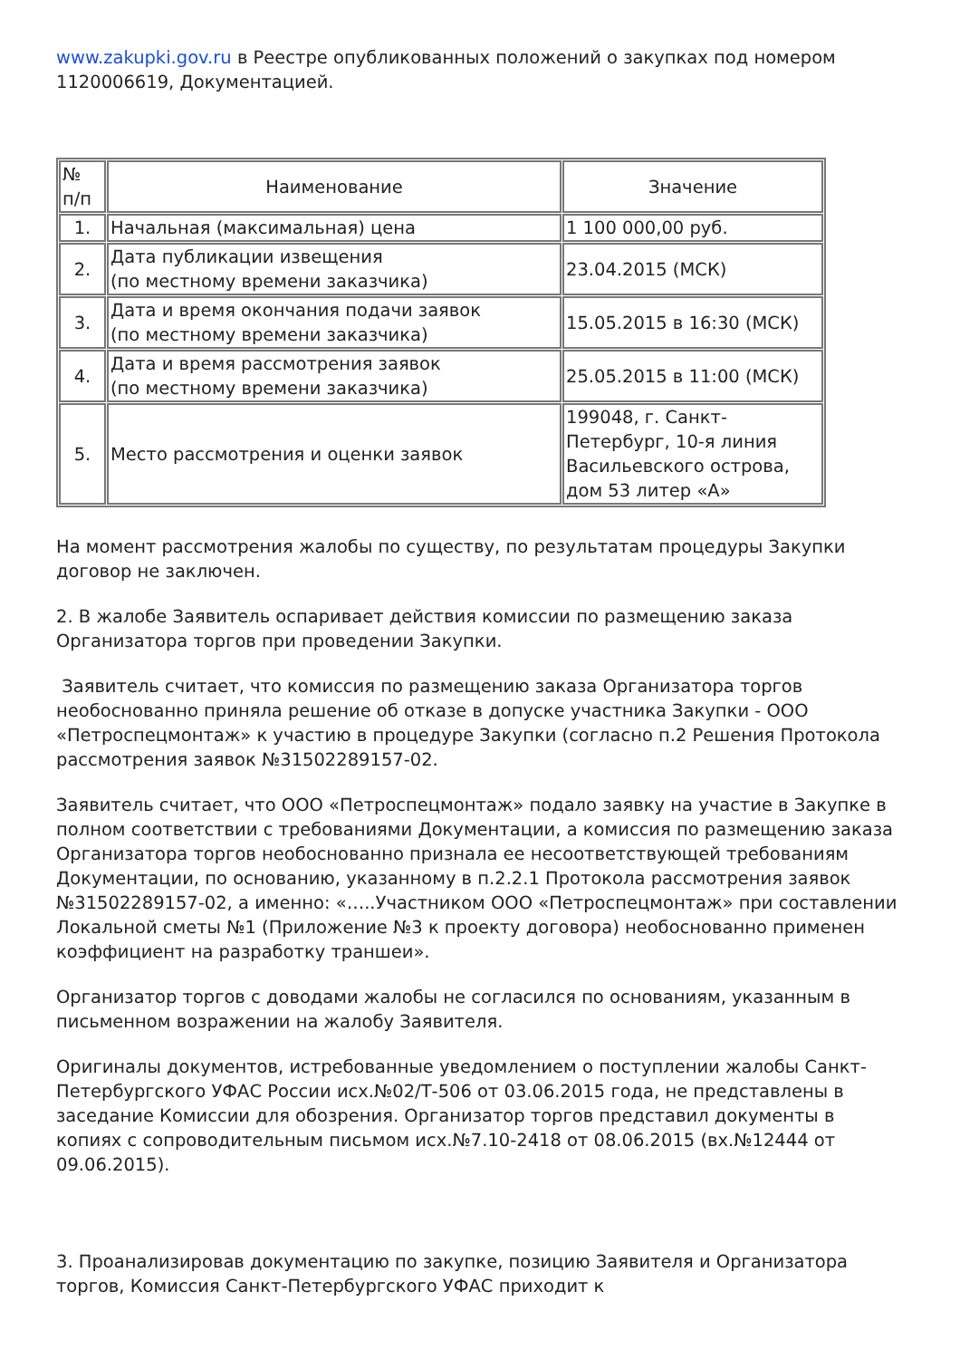www.zakupki.gov.ru в Реестре опубликованных положений о закупках под номером 1120006619, Документацией.
| № п/п | Наименование | Значение |
| 1. | Начальная (максимальная) цена | 1 100 000,00 руб. |
| 2. | Дата публикации извещения (по местному времени заказчика) | 23.04.2015 (МСК) |
| 3. | Дата и время окончания подачи заявок (по местному времени заказчика) | 15.05.2015 в 16:30 (МСК) |
| 4. | Дата и время рассмотрения заявок (по местному времени заказчика) | 25.05.2015 в 11:00 (МСК) |
| 5. | Место рассмотрения и оценки заявок | 199048, г. Санкт-Петербург, 10-я линия Васильевского острова, дом 53 литер «А» |
На момент рассмотрения жалобы по существу, по результатам процедуры Закупки договор не заключен.
2. В жалобе Заявитель оспаривает действия комиссии по размещению заказа Организатора торгов при проведении Закупки.
Заявитель считает, что комиссия по размещению заказа Организатора торгов необоснованно приняла решение об отказе в допуске участника Закупки - ООО «Петроспецмонтаж» к участию в процедуре Закупки (согласно п.2 Решения Протокола рассмотрения заявок №31502289157-02.
Заявитель считает, что ООО «Петроспецмонтаж» подало заявку на участие в Закупке в полном соответствии с требованиями Документации, а комиссия по размещению заказа Организатора торгов необоснованно признала ее несоответствующей требованиям Документации, по основанию, указанному в п.2.2.1 Протокола рассмотрения заявок №31502289157-02, а именно: «…..Участником ООО «Петроспецмонтаж» при составлении Локальной сметы №1 (Приложение №3 к проекту договора) необоснованно применен коэффициент на разработку траншеи».
Организатор торгов с доводами жалобы не согласился по основаниям, указанным в письменном возражении на жалобу Заявителя.
Оригиналы документов, истребованные уведомлением о поступлении жалобы Санкт-Петербургского УФАС России исх.№02/Т-506 от 03.06.2015 года, не представлены в заседание Комиссии для обозрения. Организатор торгов представил документы в копиях с сопроводительным письмом исх.№7.10-2418 от 08.06.2015 (вх.№12444 от 09.06.2015).
3. Проанализировав документацию по закупке, позицию Заявителя и Организатора торгов, Комиссия Санкт-Петербургского УФАС приходит к